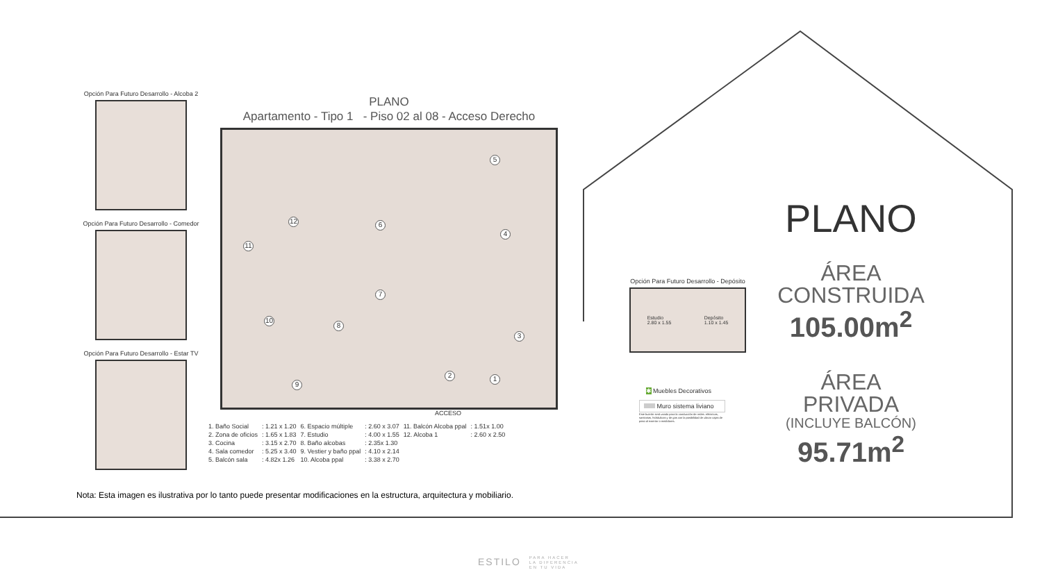Opción Para Futuro Desarrollo - Alcoba 2
Opción Para Futuro Desarrollo - Comedor
Opción Para Futuro Desarrollo - Estar TV
PLANO
Apartamento - Tipo 1 - Piso 02 al 08 - Acceso Derecho
5
12 6
4
11
7
10
8
3
2 1
9
ACCESO
| 1. Baño Social | : 1.21 x 1.20 | 6. Espacio múltiple | : 2.60 x 3.07 | 11. Balcón Alcoba ppal | : 1.51x 1.00 |
| 2. Zona de oficios | : 1.65 x 1.83 | 7. Estudio | : 4.00 x 1.55 | 12. Alcoba 1 | : 2.60 x 2.50 |
| 3. Cocina | : 3.15 x 2.70 | 8. Baño alcobas | : 2.35x 1.30 | | |
| 4. Sala comedor | : 5.25 x 3.40 | 9. Vestier y baño ppal | : 4.10 x 2.14 | | |
| 5. Balcón sala | : 4.82x 1.26 | 10. Alcoba ppal | : 3.38 x 2.70 | | |
Opción Para Futuro Desarrollo - Depósito
Estudio
2.80 x 1.55
Depósito
1.10 x 1.45
✱ Muebles Decorativos
Muro sistema liviano
Este buitrón será usado para la conducción de redes: eléctricas, sanitarias, hidráulicas y de gas con la posibilidad de ubicar cajas de paso al exterior o medidores.
PLANO
ÁREA
CONSTRUIDA
105.00m<sup>2</sup>
ÁREA
PRIVADA
(INCLUYE BALCÓN)
95.71m<sup>2</sup>
Nota: Esta imagen es ilustrativa por lo tanto puede presentar modificaciones en la estructura, arquitectura y mobiliario.
ESTILO PARA HACER
LA DIFERENCIA
EN TU VIDA